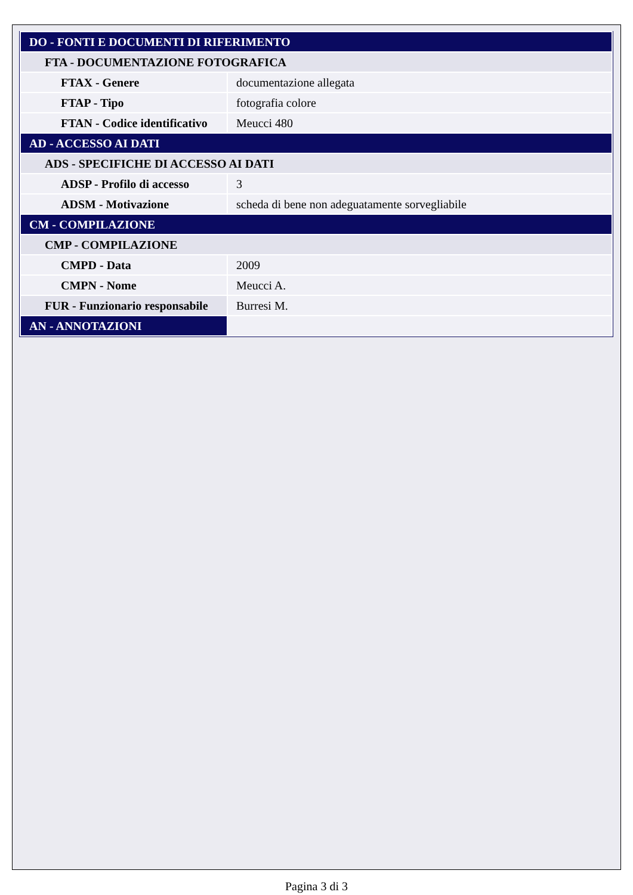| DO - FONTI E DOCUMENTI DI RIFERIMENTO | |
| FTA - DOCUMENTAZIONE FOTOGRAFICA | |
| FTAX - Genere | documentazione allegata |
| FTAP - Tipo | fotografia colore |
| FTAN - Codice identificativo | Meucci 480 |
| AD - ACCESSO AI DATI | |
| ADS - SPECIFICHE DI ACCESSO AI DATI | |
| ADSP - Profilo di accesso | 3 |
| ADSM - Motivazione | scheda di bene non adeguatamente sorvegliabile |
| CM - COMPILAZIONE | |
| CMP - COMPILAZIONE | |
| CMPD - Data | 2009 |
| CMPN - Nome | Meucci A. |
| FUR - Funzionario responsabile | Burresi M. |
| AN - ANNOTAZIONI | |
Pagina 3 di 3